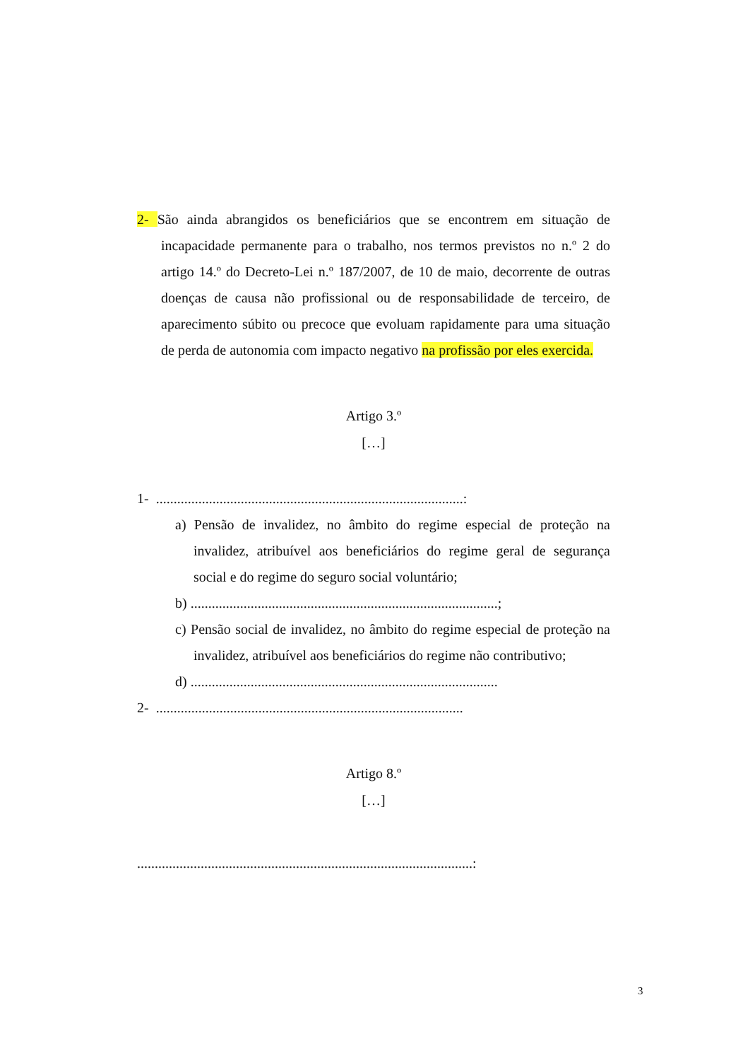2- São ainda abrangidos os beneficiários que se encontrem em situação de incapacidade permanente para o trabalho, nos termos previstos no n.º 2 do artigo 14.º do Decreto-Lei n.º 187/2007, de 10 de maio, decorrente de outras doenças de causa não profissional ou de responsabilidade de terceiro, de aparecimento súbito ou precoce que evoluam rapidamente para uma situação de perda de autonomia com impacto negativo na profissão por eles exercida.
Artigo 3.º
[…]
1- .......................................................................................:
a) Pensão de invalidez, no âmbito do regime especial de proteção na invalidez, atribuível aos beneficiários do regime geral de segurança social e do regime do seguro social voluntário;
b) .......................................................................................;
c) Pensão social de invalidez, no âmbito do regime especial de proteção na invalidez, atribuível aos beneficiários do regime não contributivo;
d) .......................................................................................
2- .......................................................................................
Artigo 8.º
[…]
...............................................................................................:
3